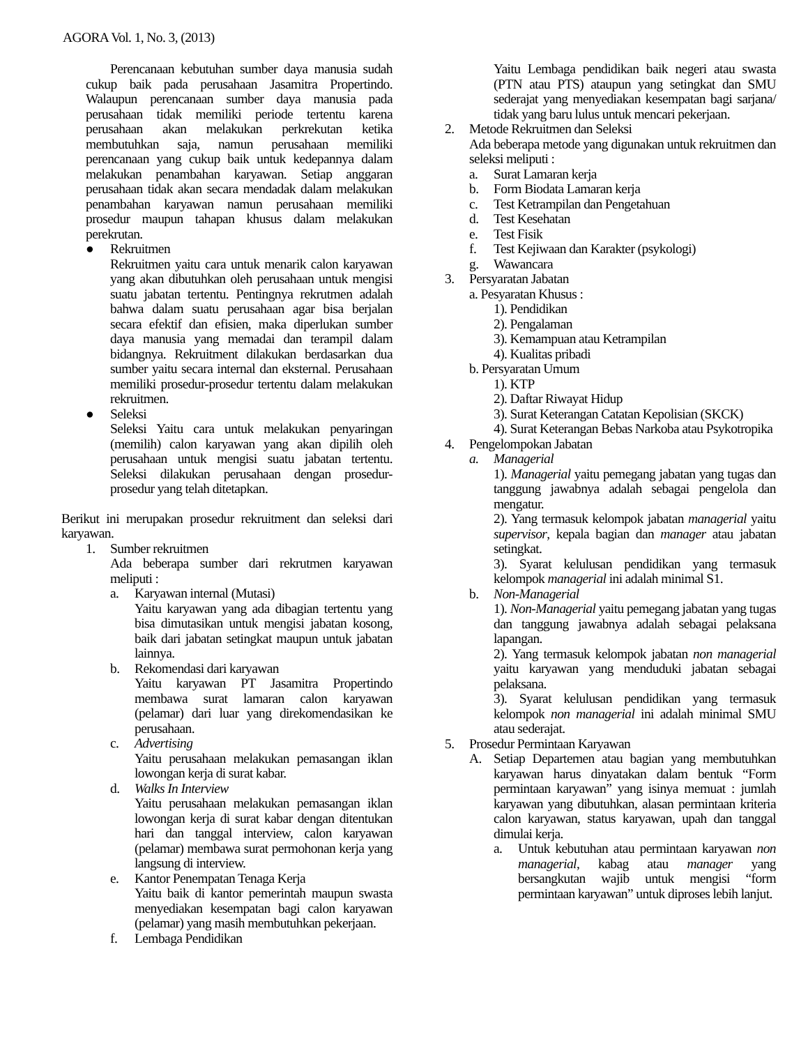AGORA Vol. 1, No. 3, (2013)
Perencanaan kebutuhan sumber daya manusia sudah cukup baik pada perusahaan Jasamitra Propertindo. Walaupun perencanaan sumber daya manusia pada perusahaan tidak memiliki periode tertentu karena perusahaan akan melakukan perkrekutan ketika membutuhkan saja, namun perusahaan memiliki perencanaan yang cukup baik untuk kedepannya dalam melakukan penambahan karyawan. Setiap anggaran perusahaan tidak akan secara mendadak dalam melakukan penambahan karyawan namun perusahaan memiliki prosedur maupun tahapan khusus dalam melakukan perekrutan.
● Rekruitmen
Rekruitmen yaitu cara untuk menarik calon karyawan yang akan dibutuhkan oleh perusahaan untuk mengisi suatu jabatan tertentu. Pentingnya rekrutmen adalah bahwa dalam suatu perusahaan agar bisa berjalan secara efektif dan efisien, maka diperlukan sumber daya manusia yang memadai dan terampil dalam bidangnya. Rekruitment dilakukan berdasarkan dua sumber yaitu secara internal dan eksternal. Perusahaan memiliki prosedur-prosedur tertentu dalam melakukan rekruitmen.
● Seleksi
Seleksi Yaitu cara untuk melakukan penyaringan (memilih) calon karyawan yang akan dipilih oleh perusahaan untuk mengisi suatu jabatan tertentu. Seleksi dilakukan perusahaan dengan prosedur-prosedur yang telah ditetapkan.
Berikut ini merupakan prosedur rekruitment dan seleksi dari karyawan.
1. Sumber rekruitmen
Ada beberapa sumber dari rekrutmen karyawan meliputi :
a. Karyawan internal (Mutasi)
Yaitu karyawan yang ada dibagian tertentu yang bisa dimutasikan untuk mengisi jabatan kosong, baik dari jabatan setingkat maupun untuk jabatan lainnya.
b. Rekomendasi dari karyawan
Yaitu karyawan PT Jasamitra Propertindo membawa surat lamaran calon karyawan (pelamar) dari luar yang direkomendasikan ke perusahaan.
c. Advertising
Yaitu perusahaan melakukan pemasangan iklan lowongan kerja di surat kabar.
d. Walks In Interview
Yaitu perusahaan melakukan pemasangan iklan lowongan kerja di surat kabar dengan ditentukan hari dan tanggal interview, calon karyawan (pelamar) membawa surat permohonan kerja yang langsung di interview.
e. Kantor Penempatan Tenaga Kerja
Yaitu baik di kantor pemerintah maupun swasta menyediakan kesempatan bagi calon karyawan (pelamar) yang masih membutuhkan pekerjaan.
f. Lembaga Pendidikan
Yaitu Lembaga pendidikan baik negeri atau swasta (PTN atau PTS) ataupun yang setingkat dan SMU sederajat yang menyediakan kesempatan bagi sarjana/ tidak yang baru lulus untuk mencari pekerjaan.
2. Metode Rekruitmen dan Seleksi
Ada beberapa metode yang digunakan untuk rekruitmen dan seleksi meliputi :
a. Surat Lamaran kerja
b. Form Biodata Lamaran kerja
c. Test Ketrampilan dan Pengetahuan
d. Test Kesehatan
e. Test Fisik
f. Test Kejiwaan dan Karakter (psykologi)
g. Wawancara
3. Persyaratan Jabatan
a. Pesyaratan Khusus :
1). Pendidikan
2). Pengalaman
3). Kemampuan atau Ketrampilan
4). Kualitas pribadi
b. Persyaratan Umum
1). KTP
2). Daftar Riwayat Hidup
3). Surat Keterangan Catatan Kepolisian (SKCK)
4). Surat Keterangan Bebas Narkoba atau Psykotropika
4. Pengelompokan Jabatan
a. Managerial
1). Managerial yaitu pemegang jabatan yang tugas dan tanggung jawabnya adalah sebagai pengelola dan mengatur.
2). Yang termasuk kelompok jabatan managerial yaitu supervisor, kepala bagian dan manager atau jabatan setingkat.
3). Syarat kelulusan pendidikan yang termasuk kelompok managerial ini adalah minimal S1.
b. Non-Managerial
1). Non-Managerial yaitu pemegang jabatan yang tugas dan tanggung jawabnya adalah sebagai pelaksana lapangan.
2). Yang termasuk kelompok jabatan non managerial yaitu karyawan yang menduduki jabatan sebagai pelaksana.
3). Syarat kelulusan pendidikan yang termasuk kelompok non managerial ini adalah minimal SMU atau sederajat.
5. Prosedur Permintaan Karyawan
A. Setiap Departemen atau bagian yang membutuhkan karyawan harus dinyatakan dalam bentuk “Form permintaan karyawan” yang isinya memuat : jumlah karyawan yang dibutuhkan, alasan permintaan kriteria calon karyawan, status karyawan, upah dan tanggal dimulai kerja.
a. Untuk kebutuhan atau permintaan karyawan non managerial, kabag atau manager yang bersangkutan wajib untuk mengisi “form permintaan karyawan” untuk diproses lebih lanjut.